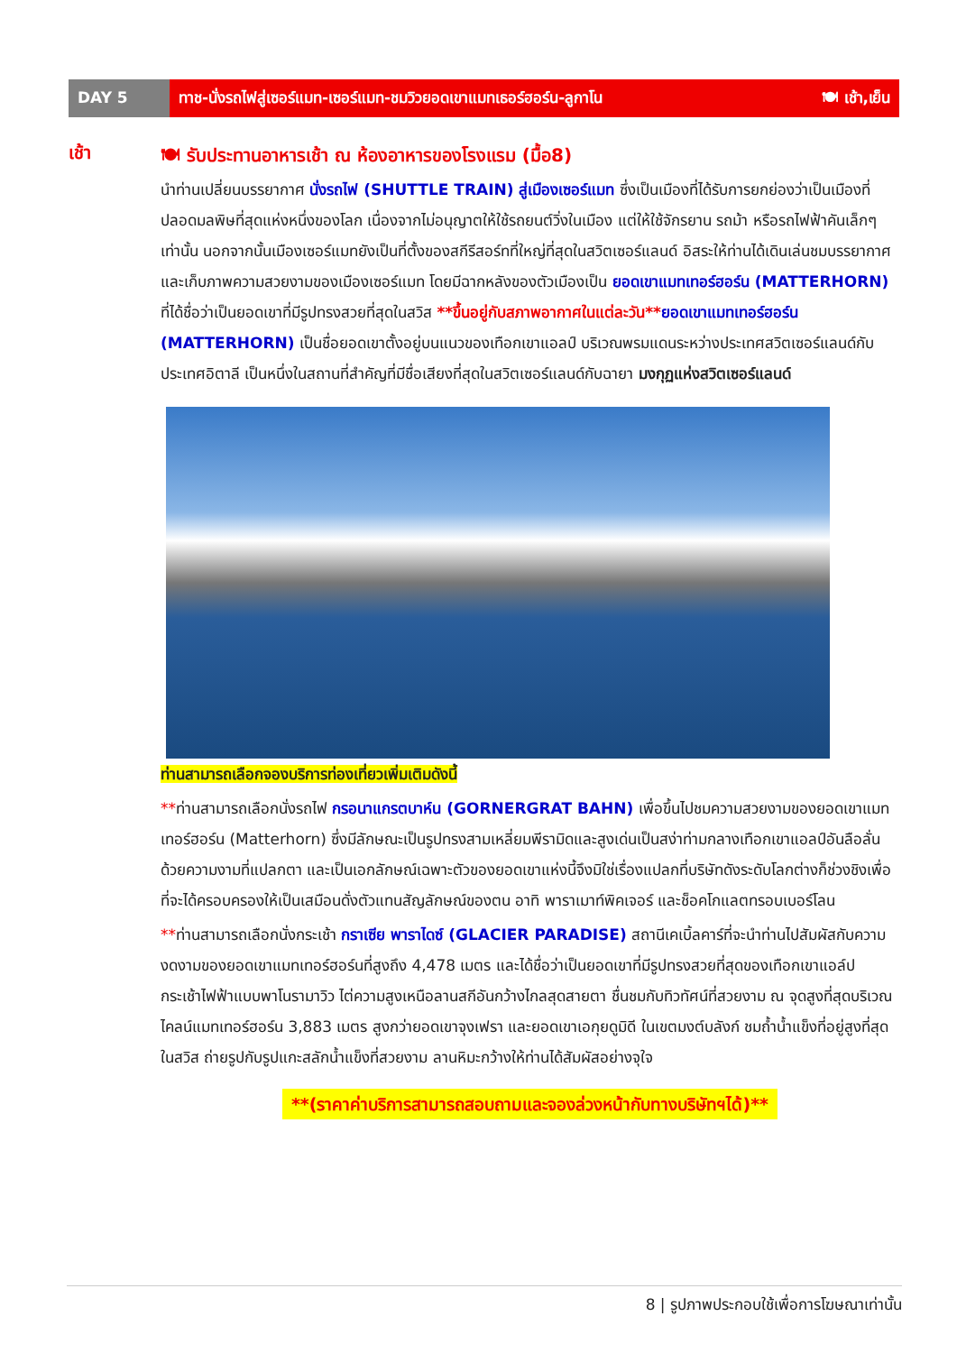DAY 5 ทาช-นั่งรถไฟสู่เซอร์แมท-เซอร์แมท-ชมวิวยอดเขาแมทเธอร์ฮอร์น-ลูกาโน 🍽 เช้า,เย็น
เช้า
🍽 รับประทานอาหารเช้า ณ ห้องอาหารของโรงแรม (มื้อ8)
นำท่านเปลี่ยนบรรยากาศ นั่งรถไฟ (SHUTTLE TRAIN) สู่เมืองเซอร์แมท ซึ่งเป็นเมืองที่ได้รับการยกย่องว่าเป็นเมืองที่ปลอดมลพิษที่สุดแห่งหนึ่งของโลก เนื่องจากไม่อนุญาตให้ใช้รถยนต์วิ่งในเมือง แต่ให้ใช้จักรยาน รถม้า หรือรถไฟฟ้าคันเล็กๆเท่านั้น นอกจากนั้นเมืองเซอร์แมทยังเป็นที่ตั้งของสกีรีสอร์ทที่ใหญ่ที่สุดในสวิตเซอร์แลนด์ อิสระให้ท่านได้เดินเล่นชมบรรยากาศ และเก็บภาพความสวยงามของเมืองเซอร์แมท โดยมีฉากหลังของตัวเมืองเป็น ยอดเขาแมทเทอร์ฮอร์น (MATTERHORN) ที่ได้ชื่อว่าเป็นยอดเขาที่มีรูปทรงสวยที่สุดในสวิส **ขึ้นอยู่กับสภาพอากาศในแต่ละวัน**ยอดเขาแมทเทอร์ฮอร์น (MATTERHORN) เป็นชื่อยอดเขาตั้งอยู่บนแนวของเทือกเขาแอลป์ บริเวณพรมแดนระหว่างประเทศสวิตเซอร์แลนด์กับประเทศอิตาลี เป็นหนึ่งในสถานที่สำคัญที่มีชื่อเสียงที่สุดในสวิตเซอร์แลนด์กับฉายา มงกุฏแห่งสวิตเซอร์แลนด์
ท่านสามารถเลือกจองบริการท่องเที่ยวเพิ่มเติมดังนี้
**ท่านสามารถเลือกนั่งรถไฟ กรอนาแกรตบาห์น (GORNERGRAT BAHN) เพื่อขึ้นไปชมความสวยงามของยอดเขาแมทเทอร์ฮอร์น (Matterhorn) ซึ่งมีลักษณะเป็นรูปทรงสามเหลี่ยมพีรามิดและสูงเด่นเป็นสง่าท่ามกลางเทือกเขาแอลป์อันลือลั่น ด้วยความงามที่แปลกตา และเป็นเอกลักษณ์เฉพาะตัวของยอดเขาแห่งนี้จึงมิใช่เรื่องแปลกที่บริษัทดังระดับโลกต่างก็ช่วงชิงเพื่อที่จะได้ครอบครองให้เป็นเสมือนดั่งตัวแทนสัญลักษณ์ของตน อาทิ พาราเมาท์พิคเจอร์ และช็อคโกแลตทรอบเบอร์โลน
**ท่านสามารถเลือกนั่งกระเช้า กราเซีย พาราไดซ์ (GLACIER PARADISE) สถานีเคเบิ้ลคาร์ที่จะนำท่านไปสัมผัสกับความงดงามของยอดเขาแมทเทอร์ฮอร์นที่สูงถึง 4,478 เมตร และได้ชื่อว่าเป็นยอดเขาที่มีรูปทรงสวยที่สุดของเทือกเขาแอล์ป กระเช้าไฟฟ้าแบบพาโนรามาวิว ไต่ความสูงเหนือลานสกีอันกว้างไกลสุดสายตา ชื่นชมกับทิวทัศน์ที่สวยงาม ณ จุดสูงที่สุดบริเวณไคลน์แมทเทอร์ฮอร์น 3,883 เมตร สูงกว่ายอดเขาจุงเฟรา และยอดเขาเอกุยดูมิดี ในเขตมงต์บลังก์ ชมถ้ำน้ำแข็งที่อยู่สูงที่สุดในสวิส ถ่ายรูปกับรูปแกะสลักน้ำแข็งที่สวยงาม ลานหิมะกว้างให้ท่านได้สัมผัสอย่างจุใจ
**(ราคาค่าบริการสามารถสอบถามและจองล่วงหน้ากับทางบริษัทฯได้)**
8 | รูปภาพประกอบใช้เพื่อการโฆษณาเท่านั้น